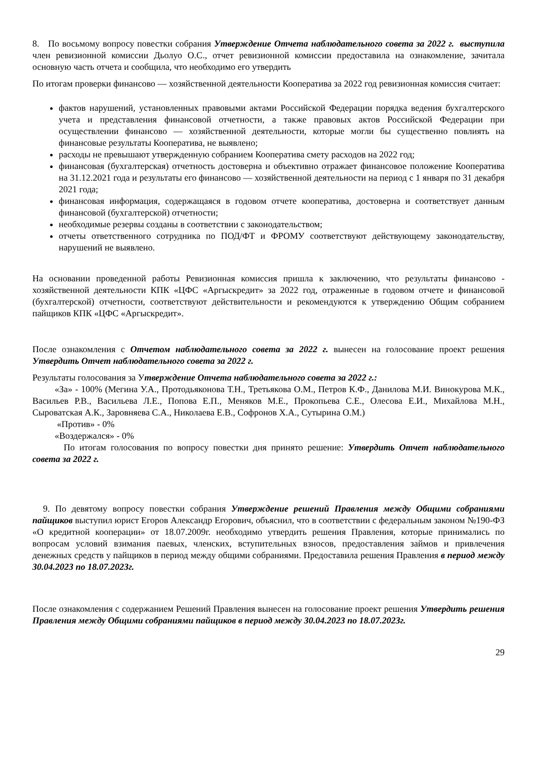8. По восьмому вопросу повестки собрания Утверждение Отчета наблюдательного совета за 2022 г. выступила член ревизионной комиссии Дьолуо О.С., отчет ревизионной комиссии предоставила на ознакомление, зачитала основную часть отчета и сообщила, что необходимо его утвердить
По итогам проверки финансово — хозяйственной деятельности Кооператива за 2022 год ревизионная комиссия считает:
фактов нарушений, установленных правовыми актами Российской Федерации порядка ведения бухгалтерского учета и представления финансовой отчетности, а также правовых актов Российской Федерации при осуществлении финансово — хозяйственной деятельности, которые могли бы существенно повлиять на финансовые результаты Кооператива, не выявлено;
расходы не превышают утвержденную собранием Кооператива смету расходов на 2022 год;
финансовая (бухгалтерская) отчетность достоверна и объективно отражает финансовое положение Кооператива на 31.12.2021 года и результаты его финансово — хозяйственной деятельности на период с 1 января по 31 декабря 2021 года;
финансовая информация, содержащаяся в годовом отчете кооператива, достоверна и соответствует данным финансовой (бухгалтерской) отчетности;
необходимые резервы созданы в соответствии с законодательством;
отчеты ответственного сотрудника по ПОД/ФТ и ФРОМУ соответствуют действующему законодательству, нарушений не выявлено.
На основании проведенной работы Ревизионная комиссия пришла к заключению, что результаты финансово - хозяйственной деятельности КПК «ЦФС «Аргыскредит» за 2022 год, отраженные в годовом отчете и финансовой (бухгалтерской) отчетности, соответствуют действительности и рекомендуются к утверждению Общим собранием пайщиков КПК «ЦФС «Аргыскредит».
После ознакомления с Отчетом наблюдательного совета за 2022 г. вынесен на голосование проект решения Утвердить Отчет наблюдательного совета за 2022 г.
Результаты голосования за Утверждение Отчета наблюдательного совета за 2022 г.:
«За» - 100% (Мегина У.А., Протодьяконова Т.Н., Третьякова О.М., Петров К.Ф., Данилова М.И. Винокурова М.К., Васильев Р.В., Васильева Л.Е., Попова Е.П., Меняков М.Е., Прокопьева С.Е., Олесова Е.И., Михайлова М.Н., Сыроватская А.К., Заровняева С.А., Николаева Е.В., Софронов Х.А., Сутырина О.М.)
«Против» - 0%
«Воздержался» - 0%
По итогам голосования по вопросу повестки дня принято решение: Утвердить Отчет наблюдательного совета за 2022 г.
9. По девятому вопросу повестки собрания Утверждение решений Правления между Общими собраниями пайщиков выступил юрист Егоров Александр Егорович, объяснил, что в соответствии с федеральным законом №190-ФЗ «О кредитной кооперации» от 18.07.2009г. необходимо утвердить решения Правления, которые принимались по вопросам условий взимания паевых, членских, вступительных взносов, предоставления займов и привлечения денежных средств у пайщиков в период между общими собраниями. Предоставила решения Правления в период между 30.04.2023 по 18.07.2023г.
После ознакомления с содержанием Решений Правления вынесен на голосование проект решения Утвердить решения Правления между Общими собраниями пайщиков в период между 30.04.2023 по 18.07.2023г.
29